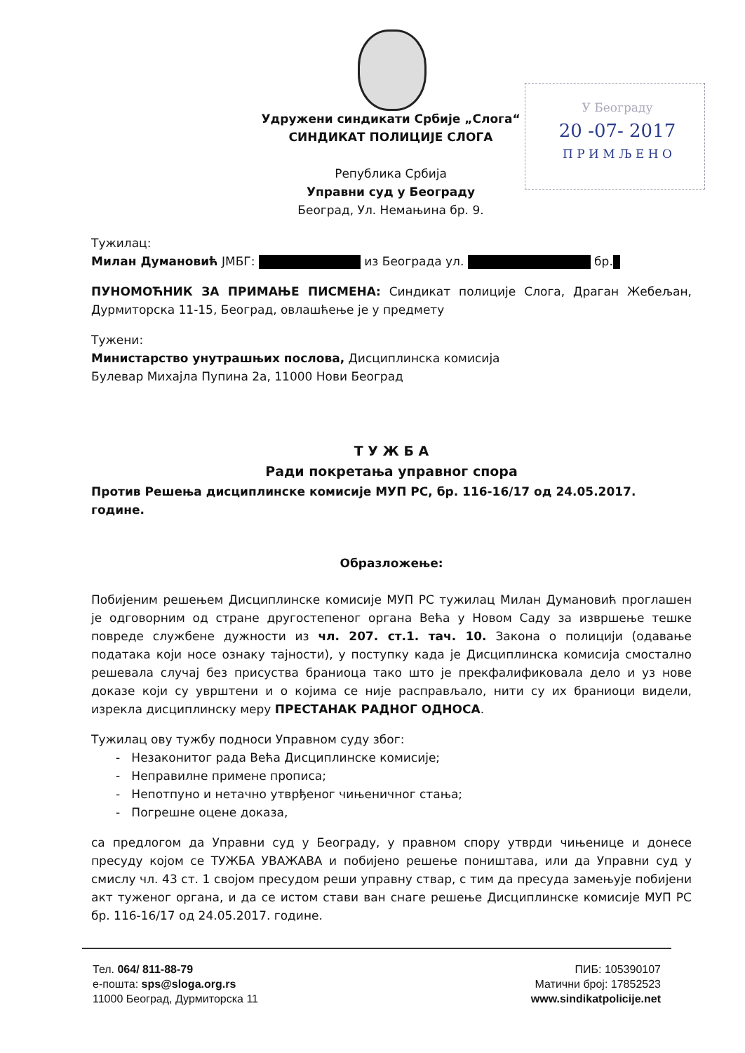У Београду
20 -07- 2017
П Р И М Љ Е Н О
Удружени синдикати Србије „Слога“
СИНДИКАТ ПОЛИЦИЈЕ СЛОГА
Република Србија
Управни суд у Београду
Београд, Ул. Немањина бр. 9.
Тужилац:
Милан Думановић ЈМБГ: из Београда ул. бр.
ПУНОМОЋНИК ЗА ПРИМАЊЕ ПИСМЕНА: Синдикат полиције Слога, Драган Жебељан, Дурмиторска 11-15, Београд, овлашћење је у предмету
Тужени:
Министарство унутрашњих послова, Дисциплинска комисија
Булевар Михајла Пупина 2а, 11000 Нови Београд
Т У Ж Б А
Ради покретања управног спора
Против Решења дисциплинске комисије МУП РС, бр. 116-16/17 од 24.05.2017. године.
Образложење:
Побијеним решењем Дисциплинске комисије МУП РС тужилац Милан Думановић проглашен је одговорним од стране другостепеног органа Већа у Новом Саду за извршење тешке повреде службене дужности из чл. 207. ст.1. тач. 10. Закона о полицији (одавање података који носе ознаку тајности), у поступку када је Дисциплинска комисија смостално решевала случај без присуства браниоца тако што је прекфалификовала дело и уз нове доказе који су уврштени и о којима се није расправљало, нити су их браниоци видели, изрекла дисциплинску меру ПРЕСТАНАК РАДНОГ ОДНОСА.
Тужилац ову тужбу подноси Управном суду због:
- Незаконитог рада Већа Дисциплинске комисије;
- Неправилне примене прописа;
- Непотпуно и нетачно утврђеног чињеничног стања;
- Погрешне оцене доказа,
са предлогом да Управни суд у Београду, у правном спору утврди чињенице и донесе пресуду којом се ТУЖБА УВАЖАВА и побијено решење поништава, или да Управни суд у смислу чл. 43 ст. 1 својом пресудом реши управну ствар, с тим да пресуда замењује побијени акт туженог органа, и да се истом стави ван снаге решење Дисциплинске комисије МУП РС бр. 116-16/17 од 24.05.2017. године.
Тел. 064/ 811-88-79
е-пошта: sps@sloga.org.rs
11000 Београд, Дурмиторска 11
ПИБ: 105390107
Матични број: 17852523
www.sindikatpolicije.net